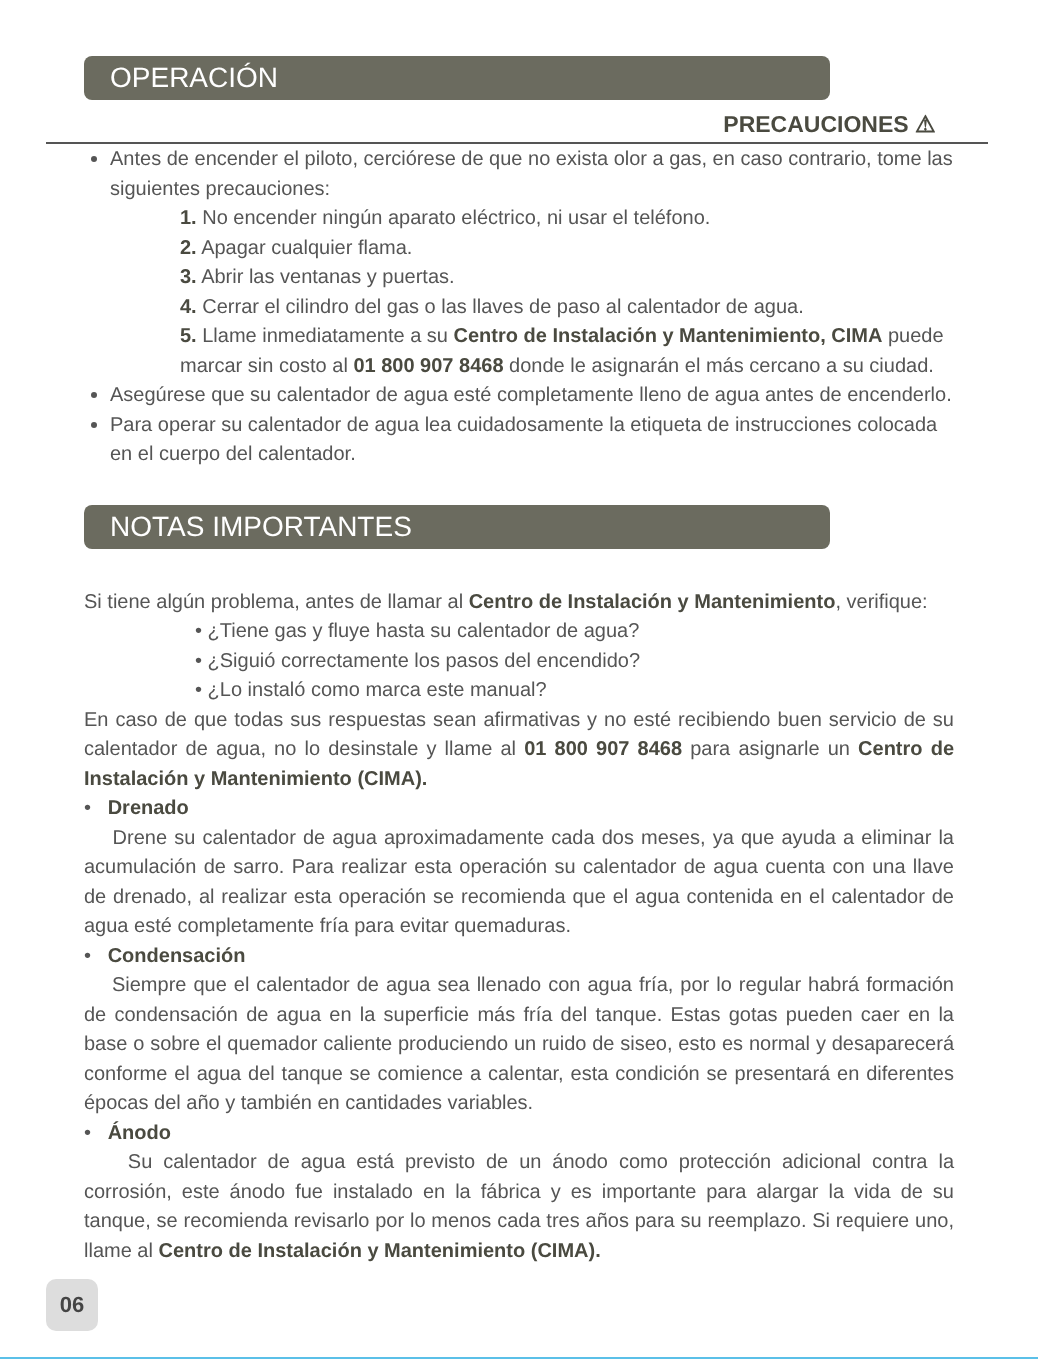OPERACIÓN
PRECAUCIONES ⚠
Antes de encender el piloto, cerciórese de que no exista olor a gas, en caso contrario, tome las siguientes precauciones:
1. No encender ningún aparato eléctrico, ni usar el teléfono.
2. Apagar cualquier flama.
3. Abrir las ventanas y puertas.
4. Cerrar el cilindro del gas o las llaves de paso al calentador de agua.
5. Llame inmediatamente a su Centro de Instalación y Mantenimiento, CIMA puede marcar sin costo al 01 800 907 8468 donde le asignarán el más cercano a su ciudad.
Asegúrese que su calentador de agua esté completamente lleno de agua antes de encenderlo.
Para operar su calentador de agua lea cuidadosamente la etiqueta de instrucciones colocada en el cuerpo del calentador.
NOTAS IMPORTANTES
Si tiene algún problema, antes de llamar al Centro de Instalación y Mantenimiento, verifique:
• ¿Tiene gas y fluye hasta su calentador de agua?
• ¿Siguió correctamente los pasos del encendido?
• ¿Lo instaló como marca este manual?
En caso de que todas sus respuestas sean afirmativas y no esté recibiendo buen servicio de su calentador de agua, no lo desinstale y llame al 01 800 907 8468 para asignarle un Centro de Instalación y Mantenimiento (CIMA).
• Drenado
Drene su calentador de agua aproximadamente cada dos meses, ya que ayuda a eliminar la acumulación de sarro. Para realizar esta operación su calentador de agua cuenta con una llave de drenado, al realizar esta operación se recomienda que el agua contenida en el calentador de agua esté completamente fría para evitar quemaduras.
• Condensación
Siempre que el calentador de agua sea llenado con agua fría, por lo regular habrá formación de condensación de agua en la superficie más fría del tanque. Estas gotas pueden caer en la base o sobre el quemador caliente produciendo un ruido de siseo, esto es normal y desaparecerá conforme el agua del tanque se comience a calentar, esta condición se presentará en diferentes épocas del año y también en cantidades variables.
• Ánodo
Su calentador de agua está previsto de un ánodo como protección adicional contra la corrosión, este ánodo fue instalado en la fábrica y es importante para alargar la vida de su tanque, se recomienda revisarlo por lo menos cada tres años para su reemplazo. Si requiere uno, llame al Centro de Instalación y Mantenimiento (CIMA).
06